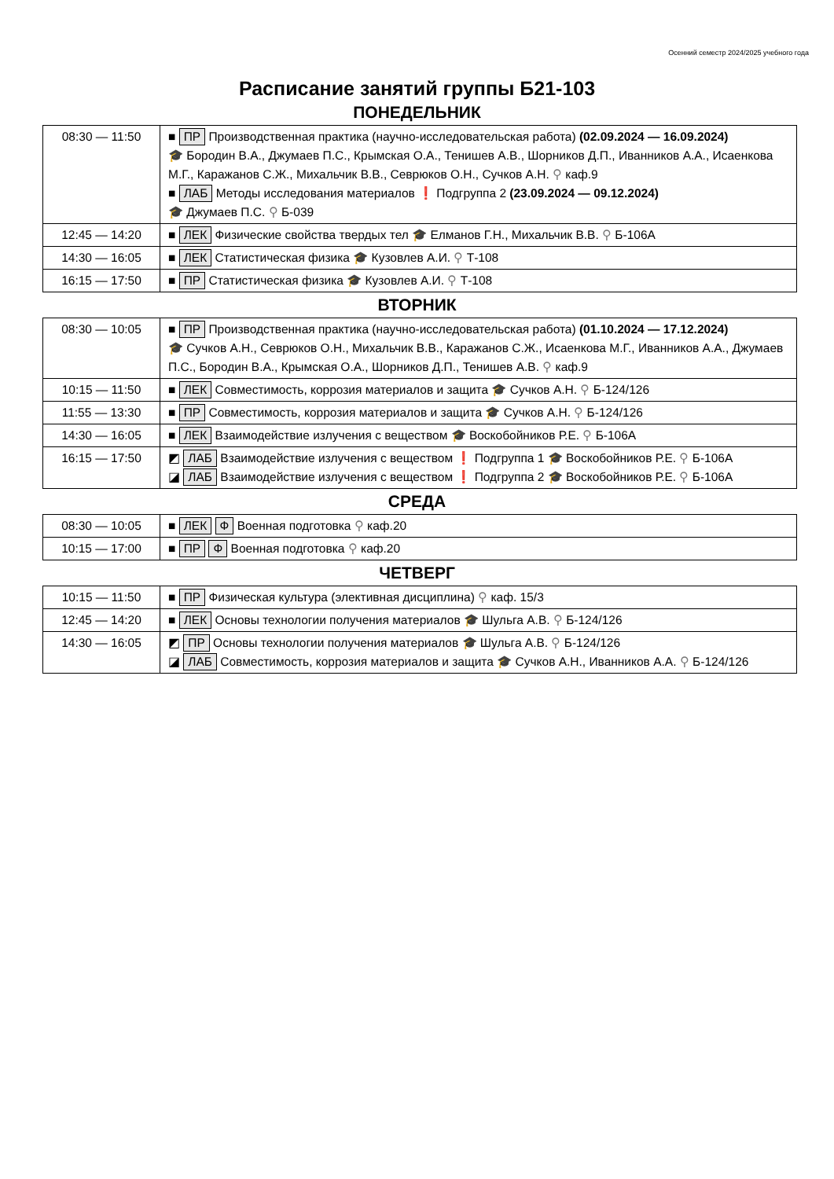Осенний семестр 2024/2025 учебного года
Расписание занятий группы Б21-103
ПОНЕДЕЛЬНИК
| 08:30 — 11:50 | ■ ПР Производственная практика (научно-исследовательская работа) (02.09.2024 — 16.09.2024) 🎓 Бородин В.А., Джумаев П.С., Крымская О.А., Тенишев А.В., Шорников Д.П., Иванников А.А., Исаенкова М.Г., Каражанов С.Ж., Михальчик В.В., Севрюков О.Н., Сучков А.Н. ⚲ каф.9 ■ ЛАБ Методы исследования материалов ❗ Подгруппа 2 (23.09.2024 — 09.12.2024) 🎓 Джумаев П.С. ⚲ Б-039 |
| 12:45 — 14:20 | ■ ЛЕК Физические свойства твердых тел 🎓 Елманов Г.Н., Михальчик В.В. ⚲ Б-106А |
| 14:30 — 16:05 | ■ ЛЕК Статистическая физика 🎓 Кузовлев А.И. ⚲ Т-108 |
| 16:15 — 17:50 | ■ ПР Статистическая физика 🎓 Кузовлев А.И. ⚲ Т-108 |
ВТОРНИК
| 08:30 — 10:05 | ■ ПР Производственная практика (научно-исследовательская работа) (01.10.2024 — 17.12.2024) 🎓 Сучков А.Н., Севрюков О.Н., Михальчик В.В., Каражанов С.Ж., Исаенкова М.Г., Иванников А.А., Джумаев П.С., Бородин В.А., Крымская О.А., Шорников Д.П., Тенишев А.В. ⚲ каф.9 |
| 10:15 — 11:50 | ■ ЛЕК Совместимость, коррозия материалов и защита 🎓 Сучков А.Н. ⚲ Б-124/126 |
| 11:55 — 13:30 | ■ ПР Совместимость, коррозия материалов и защита 🎓 Сучков А.Н. ⚲ Б-124/126 |
| 14:30 — 16:05 | ■ ЛЕК Взаимодействие излучения с веществом 🎓 Воскобойников Р.Е. ⚲ Б-106А |
| 16:15 — 17:50 | ◩ ЛАБ Взаимодействие излучения с веществом ❗ Подгруппа 1 🎓 Воскобойников Р.Е. ⚲ Б-106А ◪ ЛАБ Взаимодействие излучения с веществом ❗ Подгруппа 2 🎓 Воскобойников Р.Е. ⚲ Б-106А |
СРЕДА
| 08:30 — 10:05 | ■ ЛЕК Ф Военная подготовка ⚲ каф.20 |
| 10:15 — 17:00 | ■ ПР Ф Военная подготовка ⚲ каф.20 |
ЧЕТВЕРГ
| 10:15 — 11:50 | ■ ПР Физическая культура (элективная дисциплина) ⚲ каф. 15/3 |
| 12:45 — 14:20 | ■ ЛЕК Основы технологии получения материалов 🎓 Шульга А.В. ⚲ Б-124/126 |
| 14:30 — 16:05 | ◩ ПР Основы технологии получения материалов 🎓 Шульга А.В. ⚲ Б-124/126 ◪ ЛАБ Совместимость, коррозия материалов и защита 🎓 Сучков А.Н., Иванников А.А. ⚲ Б-124/126 |